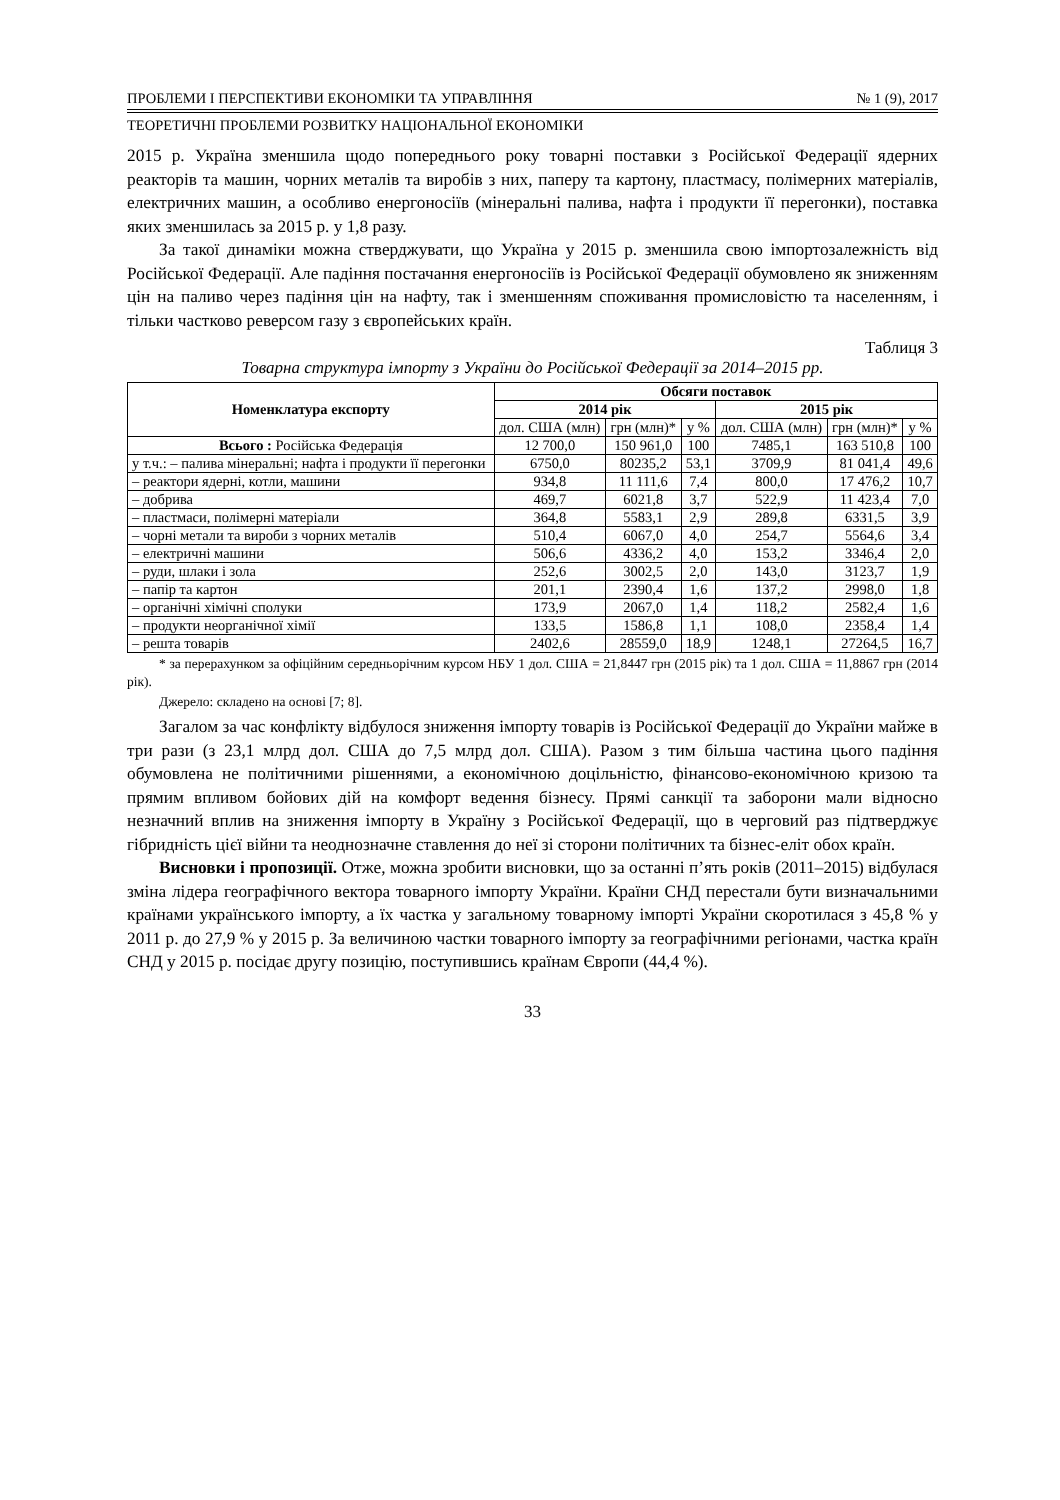ПРОБЛЕМИ І ПЕРСПЕКТИВИ ЕКОНОМІКИ ТА УПРАВЛІННЯ № 1 (9), 2017
ТЕОРЕТИЧНІ ПРОБЛЕМИ РОЗВИТКУ НАЦІОНАЛЬНОЇ ЕКОНОМІКИ
2015 р. Україна зменшила щодо попереднього року товарні поставки з Російської Федерації ядерних реакторів та машин, чорних металів та виробів з них, паперу та картону, пластмасу, полімерних матеріалів, електричних машин, а особливо енергоносіїв (мінеральні палива, нафта і продукти її перегонки), поставка яких зменшилась за 2015 р. у 1,8 разу.
За такої динаміки можна стверджувати, що Україна у 2015 р. зменшила свою імпортозалежність від Російської Федерації. Але падіння постачання енергоносіїв із Російської Федерації обумовлено як зниженням цін на паливо через падіння цін на нафту, так і зменшенням споживання промисловістю та населенням, і тільки частково реверсом газу з європейських країн.
Таблиця 3
Товарна структура імпорту з України до Російської Федерації за 2014–2015 рр.
| Номенклатура експорту | Обсяги поставок | | | | | |
| --- | --- | --- | --- | --- | --- | --- |
| | 2014 рік | | | 2015 рік | | |
| | дол. США (млн) | грн (млн)* | у % | дол. США (млн) | грн (млн)* | у % |
| Всього : Російська Федерація | 12 700,0 | 150 961,0 | 100 | 7485,1 | 163 510,8 | 100 |
| у т.ч.: – палива мінеральні; нафта і продукти її перегонки | 6750,0 | 80235,2 | 53,1 | 3709,9 | 81 041,4 | 49,6 |
| – реактори ядерні, котли, машини | 934,8 | 11 111,6 | 7,4 | 800,0 | 17 476,2 | 10,7 |
| – добрива | 469,7 | 6021,8 | 3,7 | 522,9 | 11 423,4 | 7,0 |
| – пластмаси, полімерні матеріали | 364,8 | 5583,1 | 2,9 | 289,8 | 6331,5 | 3,9 |
| – чорні метали та вироби з чорних металів | 510,4 | 6067,0 | 4,0 | 254,7 | 5564,6 | 3,4 |
| – електричні машини | 506,6 | 4336,2 | 4,0 | 153,2 | 3346,4 | 2,0 |
| – руди, шлаки і зола | 252,6 | 3002,5 | 2,0 | 143,0 | 3123,7 | 1,9 |
| – папір та картон | 201,1 | 2390,4 | 1,6 | 137,2 | 2998,0 | 1,8 |
| – органічні хімічні сполуки | 173,9 | 2067,0 | 1,4 | 118,2 | 2582,4 | 1,6 |
| – продукти неорганічної хімії | 133,5 | 1586,8 | 1,1 | 108,0 | 2358,4 | 1,4 |
| – решта товарів | 2402,6 | 28559,0 | 18,9 | 1248,1 | 27264,5 | 16,7 |
* за перерахунком за офіційним середньорічним курсом НБУ 1 дол. США = 21,8447 грн (2015 рік) та 1 дол. США = 11,8867 грн (2014 рік).
Джерело: складено на основі [7; 8].
Загалом за час конфлікту відбулося зниження імпорту товарів із Російської Федерації до України майже в три рази (з 23,1 млрд дол. США до 7,5 млрд дол. США). Разом з тим більша частина цього падіння обумовлена не політичними рішеннями, а економічною доцільністю, фінансово-економічною кризою та прямим впливом бойових дій на комфорт ведення бізнесу. Прямі санкції та заборони мали відносно незначний вплив на зниження імпорту в Україну з Російської Федерації, що в черговий раз підтверджує гібридність цієї війни та неоднозначне ставлення до неї зі сторони політичних та бізнес-еліт обох країн.
Висновки і пропозиції. Отже, можна зробити висновки, що за останні п’ять років (2011–2015) відбулася зміна лідера географічного вектора товарного імпорту України. Країни СНД перестали бути визначальними країнами українського імпорту, а їх частка у загальному товарному імпорті України скоротилася з 45,8 % у 2011 р. до 27,9 % у 2015 р. За величиною частки товарного імпорту за географічними регіонами, частка країн СНД у 2015 р. посідає другу позицію, поступившись країнам Європи (44,4 %).
33